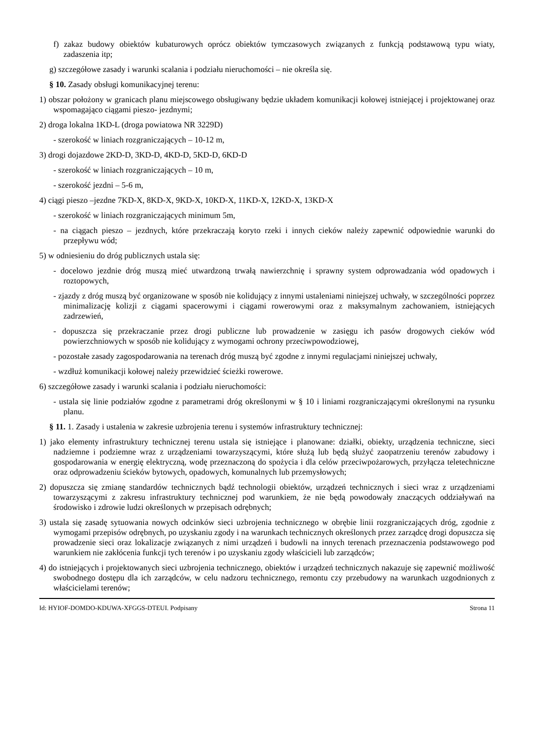f) zakaz budowy obiektów kubaturowych oprócz obiektów tymczasowych związanych z funkcją podstawową typu wiaty, zadaszenia itp;
g) szczegółowe zasady i warunki scalania i podziału nieruchomości – nie określa się.
§ 10. Zasady obsługi komunikacyjnej terenu:
1) obszar położony w granicach planu miejscowego obsługiwany będzie układem komunikacji kołowej istniejącej i projektowanej oraz wspomagająco ciągami pieszo- jezdnymi;
2) droga lokalna 1KD-L (droga powiatowa NR 3229D)
- szerokość w liniach rozgraniczających – 10-12 m,
3) drogi dojazdowe 2KD-D, 3KD-D, 4KD-D, 5KD-D, 6KD-D
- szerokość w liniach rozgraniczających – 10 m,
- szerokość jezdni – 5-6 m,
4) ciągi pieszo –jezdne 7KD-X, 8KD-X, 9KD-X, 10KD-X, 11KD-X, 12KD-X, 13KD-X
- szerokość w liniach rozgraniczających minimum 5m,
- na ciągach pieszo – jezdnych, które przekraczają koryto rzeki i innych cieków należy zapewnić odpowiednie warunki do przepływu wód;
5) w odniesieniu do dróg publicznych ustala się:
- docelowo jezdnie dróg muszą mieć utwardzoną trwałą nawierzchnię i sprawny system odprowadzania wód opadowych i roztopowych,
- zjazdy z dróg muszą być organizowane w sposób nie kolidujący z innymi ustaleniami niniejszej uchwały, w szczególności poprzez minimalizację kolizji z ciągami spacerowymi i ciągami rowerowymi oraz z maksymalnym zachowaniem, istniejących zadrzewień,
- dopuszcza się przekraczanie przez drogi publiczne lub prowadzenie w zasięgu ich pasów drogowych cieków wód powierzchniowych w sposób nie kolidujący z wymogami ochrony przeciwpowodziowej,
- pozostałe zasady zagospodarowania na terenach dróg muszą być zgodne z innymi regulacjami niniejszej uchwały,
- wzdłuż komunikacji kołowej należy przewidzieć ścieżki rowerowe.
6) szczegółowe zasady i warunki scalania i podziału nieruchomości:
- ustala się linie podziałów zgodne z parametrami dróg określonymi w § 10 i liniami rozgraniczającymi określonymi na rysunku planu.
§ 11. 1. Zasady i ustalenia w zakresie uzbrojenia terenu i systemów infrastruktury technicznej:
1) jako elementy infrastruktury technicznej terenu ustala się istniejące i planowane: działki, obiekty, urządzenia techniczne, sieci nadziemne i podziemne wraz z urządzeniami towarzyszącymi, które służą lub będą służyć zaopatrzeniu terenów zabudowy i gospodarowania w energię elektryczną, wodę przeznaczoną do spożycia i dla celów przeciwpożarowych, przyłącza teletechniczne oraz odprowadzeniu ścieków bytowych, opadowych, komunalnych lub przemysłowych;
2) dopuszcza się zmianę standardów technicznych bądź technologii obiektów, urządzeń technicznych i sieci wraz z urządzeniami towarzyszącymi z zakresu infrastruktury technicznej pod warunkiem, że nie będą powodowały znaczących oddziaływań na środowisko i zdrowie ludzi określonych w przepisach odrębnych;
3) ustala się zasadę sytuowania nowych odcinków sieci uzbrojenia technicznego w obrębie linii rozgraniczających dróg, zgodnie z wymogami przepisów odrębnych, po uzyskaniu zgody i na warunkach technicznych określonych przez zarządcę drogi dopuszcza się prowadzenie sieci oraz lokalizacje związanych z nimi urządzeń i budowli na innych terenach przeznaczenia podstawowego pod warunkiem nie zakłócenia funkcji tych terenów i po uzyskaniu zgody właścicieli lub zarządców;
4) do istniejących i projektowanych sieci uzbrojenia technicznego, obiektów i urządzeń technicznych nakazuje się zapewnić możliwość swobodnego dostępu dla ich zarządców, w celu nadzoru technicznego, remontu czy przebudowy na warunkach uzgodnionych z właścicielami terenów;
Id: HYIOF-DOMDO-KDUWA-XFGGS-DTEUI. Podpisany Strona 11